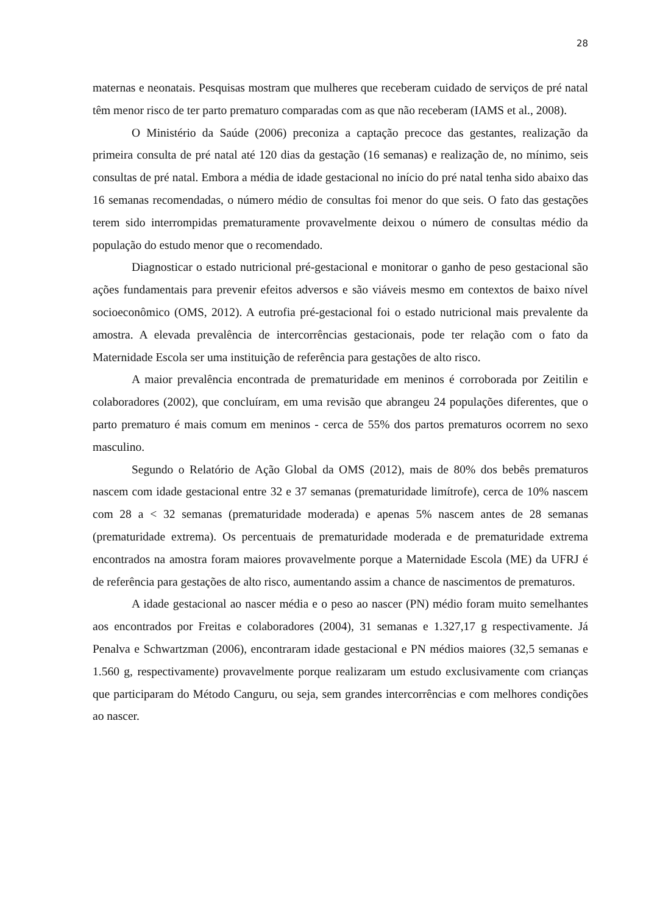28
maternas e neonatais. Pesquisas mostram que mulheres que receberam cuidado de serviços de pré natal têm menor risco de ter parto prematuro comparadas com as que não receberam (IAMS et al., 2008).
O Ministério da Saúde (2006) preconiza a captação precoce das gestantes, realização da primeira consulta de pré natal até 120 dias da gestação (16 semanas) e realização de, no mínimo, seis consultas de pré natal. Embora a média de idade gestacional no início do pré natal tenha sido abaixo das 16 semanas recomendadas, o número médio de consultas foi menor do que seis. O fato das gestações terem sido interrompidas prematuramente provavelmente deixou o número de consultas médio da população do estudo menor que o recomendado.
Diagnosticar o estado nutricional pré-gestacional e monitorar o ganho de peso gestacional são ações fundamentais para prevenir efeitos adversos e são viáveis mesmo em contextos de baixo nível socioeconômico (OMS, 2012). A eutrofia pré-gestacional foi o estado nutricional mais prevalente da amostra. A elevada prevalência de intercorrências gestacionais, pode ter relação com o fato da Maternidade Escola ser uma instituição de referência para gestações de alto risco.
A maior prevalência encontrada de prematuridade em meninos é corroborada por Zeitilin e colaboradores (2002), que concluíram, em uma revisão que abrangeu 24 populações diferentes, que o parto prematuro é mais comum em meninos - cerca de 55% dos partos prematuros ocorrem no sexo masculino.
Segundo o Relatório de Ação Global da OMS (2012), mais de 80% dos bebês prematuros nascem com idade gestacional entre 32 e 37 semanas (prematuridade limítrofe), cerca de 10% nascem com 28 a < 32 semanas (prematuridade moderada) e apenas 5% nascem antes de 28 semanas (prematuridade extrema). Os percentuais de prematuridade moderada e de prematuridade extrema encontrados na amostra foram maiores provavelmente porque a Maternidade Escola (ME) da UFRJ é de referência para gestações de alto risco, aumentando assim a chance de nascimentos de prematuros.
A idade gestacional ao nascer média e o peso ao nascer (PN) médio foram muito semelhantes aos encontrados por Freitas e colaboradores (2004), 31 semanas e 1.327,17 g respectivamente. Já Penalva e Schwartzman (2006), encontraram idade gestacional e PN médios maiores (32,5 semanas e 1.560 g, respectivamente) provavelmente porque realizaram um estudo exclusivamente com crianças que participaram do Método Canguru, ou seja, sem grandes intercorrências e com melhores condições ao nascer.